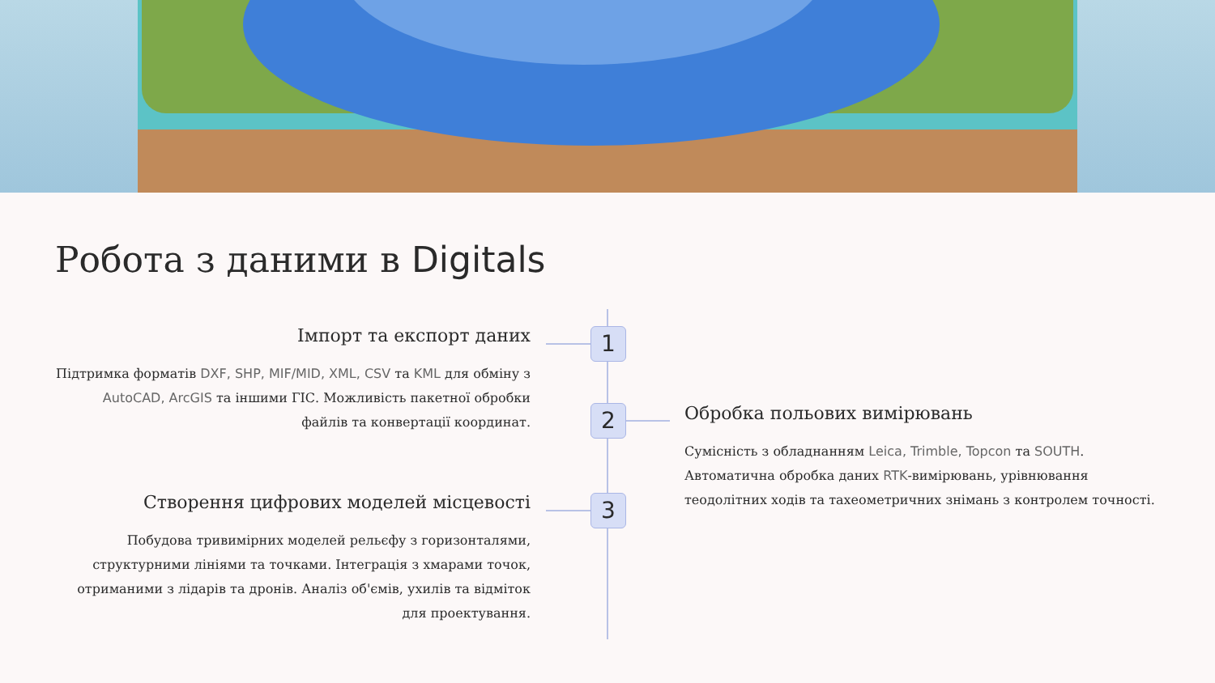Робота з даними в Digitals
1
2
3
Імпорт та експорт даних
Підтримка форматів DXF, SHP, MIF/MID, XML, CSV та KML для обміну з AutoCAD, ArcGIS та іншими ГІС. Можливість пакетної обробки файлів та конвертації координат.
Обробка польових вимірювань
Сумісність з обладнанням Leica, Trimble, Topcon та SOUTH. Автоматична обробка даних RTK-вимірювань, урівнювання теодолітних ходів та тахеометричних знімань з контролем точності.
Створення цифрових моделей місцевості
Побудова тривимірних моделей рельєфу з горизонталями, структурними лініями та точками. Інтеграція з хмарами точок, отриманими з лідарів та дронів. Аналіз об'ємів, ухилів та відміток для проектування.